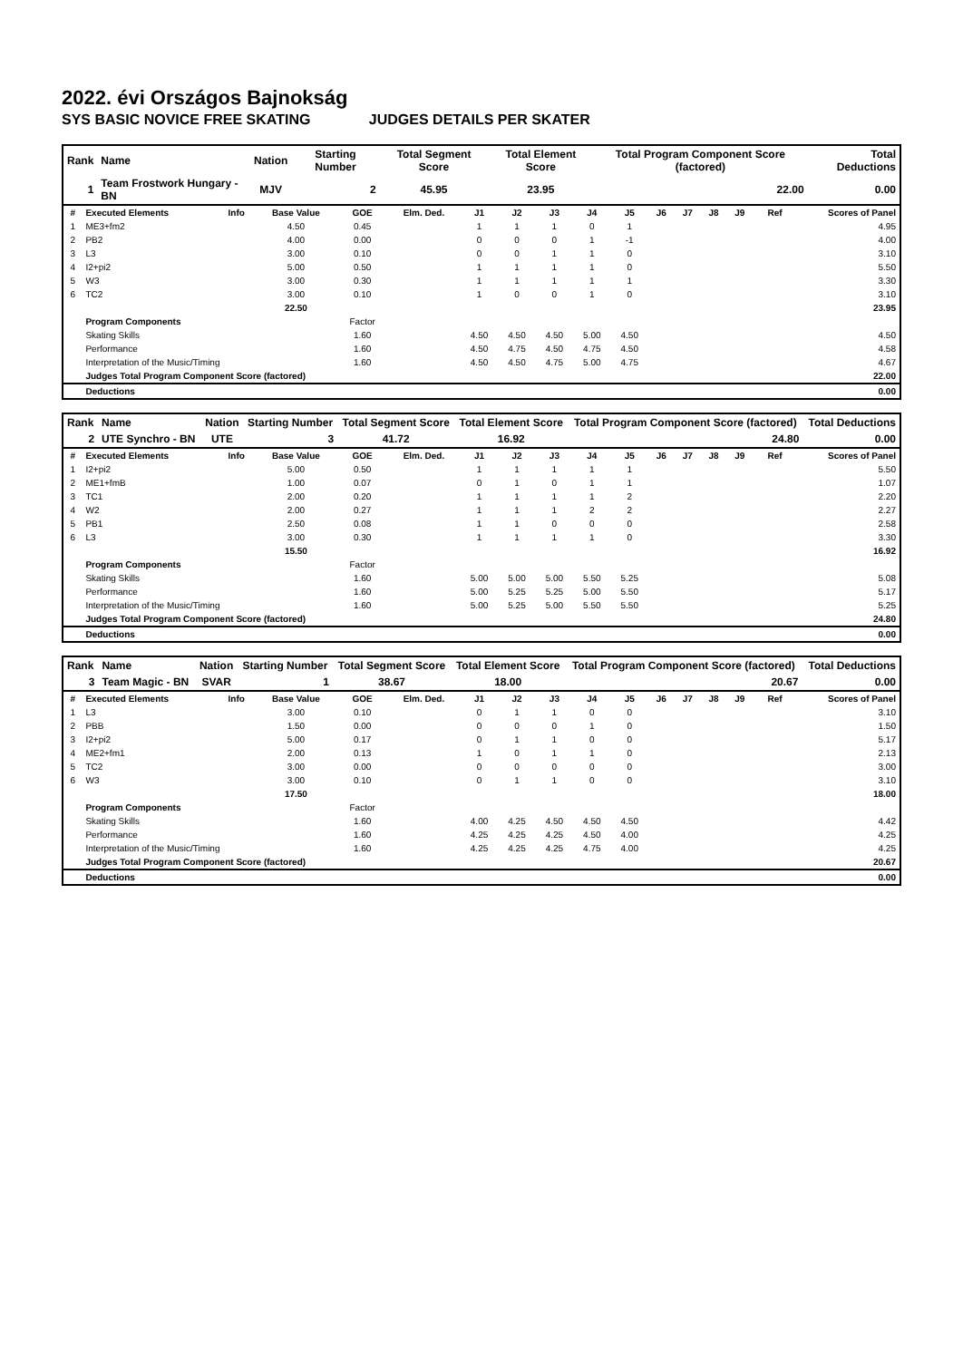2022. évi Országos Bajnokság
SYS BASIC NOVICE FREE SKATING JUDGES DETAILS PER SKATER
| Rank | Name | Nation | Starting Number | Total Segment Score | Total Element Score | Total Program Component Score (factored) | Total Deductions |
| --- | --- | --- | --- | --- | --- | --- | --- |
| 1 | Team Frostwork Hungary - BN | MJV | 2 | 45.95 | 23.95 | 22.00 | 0.00 |
| # | Executed Elements | Info | Base Value | GOE | Elm. Ded. | J1 | J2 | J3 | J4 | J5 | J6 | J7 | J8 | J9 | Ref | Scores of Panel |
| --- | --- | --- | --- | --- | --- | --- | --- | --- | --- | --- | --- | --- | --- | --- | --- | --- |
| 1 | ME3+fm2 | | 4.50 | 0.45 | | 1 | 1 | 1 | 0 | 1 | | | | | | 4.95 |
| 2 | PB2 | | 4.00 | 0.00 | | 0 | 0 | 0 | 1 | -1 | | | | | | 4.00 |
| 3 | L3 | | 3.00 | 0.10 | | 0 | 0 | 1 | 1 | 0 | | | | | | 3.10 |
| 4 | I2+pi2 | | 5.00 | 0.50 | | 1 | 1 | 1 | 1 | 0 | | | | | | 5.50 |
| 5 | W3 | | 3.00 | 0.30 | | 1 | 1 | 1 | 1 | 1 | | | | | | 3.30 |
| 6 | TC2 | | 3.00 | 0.10 | | 1 | 0 | 0 | 1 | 0 | | | | | | 3.10 |
| | | | 22.50 | | | | | | | | | | | | | 23.95 |
| | Program Components | | | Factor | | | | | | | | | | | | |
| | Skating Skills | | | 1.60 | | 4.50 | 4.50 | 4.50 | 5.00 | 4.50 | | | | | | 4.50 |
| | Performance | | | 1.60 | | 4.50 | 4.75 | 4.50 | 4.75 | 4.50 | | | | | | 4.58 |
| | Interpretation of the Music/Timing | | | 1.60 | | 4.50 | 4.50 | 4.75 | 5.00 | 4.75 | | | | | | 4.67 |
| | Judges Total Program Component Score (factored) | | | | | | | | | | | | | | | 22.00 |
| | Deductions | | | | | | | | | | | | | | | 0.00 |
| Rank | Name | Nation | Starting Number | Total Segment Score | Total Element Score | Total Program Component Score (factored) | Total Deductions |
| --- | --- | --- | --- | --- | --- | --- | --- |
| 2 | UTE Synchro - BN | UTE | 3 | 41.72 | 16.92 | 24.80 | 0.00 |
| # | Executed Elements | Info | Base Value | GOE | Elm. Ded. | J1 | J2 | J3 | J4 | J5 | J6 | J7 | J8 | J9 | Ref | Scores of Panel |
| --- | --- | --- | --- | --- | --- | --- | --- | --- | --- | --- | --- | --- | --- | --- | --- | --- |
| 1 | I2+pi2 | | 5.00 | 0.50 | | 1 | 1 | 1 | 1 | 1 | | | | | | 5.50 |
| 2 | ME1+fmB | | 1.00 | 0.07 | | 0 | 1 | 0 | 1 | 1 | | | | | | 1.07 |
| 3 | TC1 | | 2.00 | 0.20 | | 1 | 1 | 1 | 1 | 2 | | | | | | 2.20 |
| 4 | W2 | | 2.00 | 0.27 | | 1 | 1 | 1 | 2 | 2 | | | | | | 2.27 |
| 5 | PB1 | | 2.50 | 0.08 | | 1 | 1 | 0 | 0 | 0 | | | | | | 2.58 |
| 6 | L3 | | 3.00 | 0.30 | | 1 | 1 | 1 | 1 | 0 | | | | | | 3.30 |
| | | | 15.50 | | | | | | | | | | | | | 16.92 |
| | Program Components | | | Factor | | | | | | | | | | | | |
| | Skating Skills | | | 1.60 | | 5.00 | 5.00 | 5.00 | 5.50 | 5.25 | | | | | | 5.08 |
| | Performance | | | 1.60 | | 5.00 | 5.25 | 5.25 | 5.00 | 5.50 | | | | | | 5.17 |
| | Interpretation of the Music/Timing | | | 1.60 | | 5.00 | 5.25 | 5.00 | 5.50 | 5.50 | | | | | | 5.25 |
| | Judges Total Program Component Score (factored) | | | | | | | | | | | | | | | 24.80 |
| | Deductions | | | | | | | | | | | | | | | 0.00 |
| Rank | Name | Nation | Starting Number | Total Segment Score | Total Element Score | Total Program Component Score (factored) | Total Deductions |
| --- | --- | --- | --- | --- | --- | --- | --- |
| 3 | Team Magic - BN | SVAR | 1 | 38.67 | 18.00 | 20.67 | 0.00 |
| # | Executed Elements | Info | Base Value | GOE | Elm. Ded. | J1 | J2 | J3 | J4 | J5 | J6 | J7 | J8 | J9 | Ref | Scores of Panel |
| --- | --- | --- | --- | --- | --- | --- | --- | --- | --- | --- | --- | --- | --- | --- | --- | --- |
| 1 | L3 | | 3.00 | 0.10 | | 0 | 1 | 1 | 0 | 0 | | | | | | 3.10 |
| 2 | PBB | | 1.50 | 0.00 | | 0 | 0 | 0 | 1 | 0 | | | | | | 1.50 |
| 3 | I2+pi2 | | 5.00 | 0.17 | | 0 | 1 | 1 | 0 | 0 | | | | | | 5.17 |
| 4 | ME2+fm1 | | 2.00 | 0.13 | | 1 | 0 | 1 | 1 | 0 | | | | | | 2.13 |
| 5 | TC2 | | 3.00 | 0.00 | | 0 | 0 | 0 | 0 | 0 | | | | | | 3.00 |
| 6 | W3 | | 3.00 | 0.10 | | 0 | 1 | 1 | 0 | 0 | | | | | | 3.10 |
| | | | 17.50 | | | | | | | | | | | | | 18.00 |
| | Program Components | | | Factor | | | | | | | | | | | | |
| | Skating Skills | | | 1.60 | | 4.00 | 4.25 | 4.50 | 4.50 | 4.50 | | | | | | 4.42 |
| | Performance | | | 1.60 | | 4.25 | 4.25 | 4.25 | 4.50 | 4.00 | | | | | | 4.25 |
| | Interpretation of the Music/Timing | | | 1.60 | | 4.25 | 4.25 | 4.25 | 4.75 | 4.00 | | | | | | 4.25 |
| | Judges Total Program Component Score (factored) | | | | | | | | | | | | | | | 20.67 |
| | Deductions | | | | | | | | | | | | | | | 0.00 |